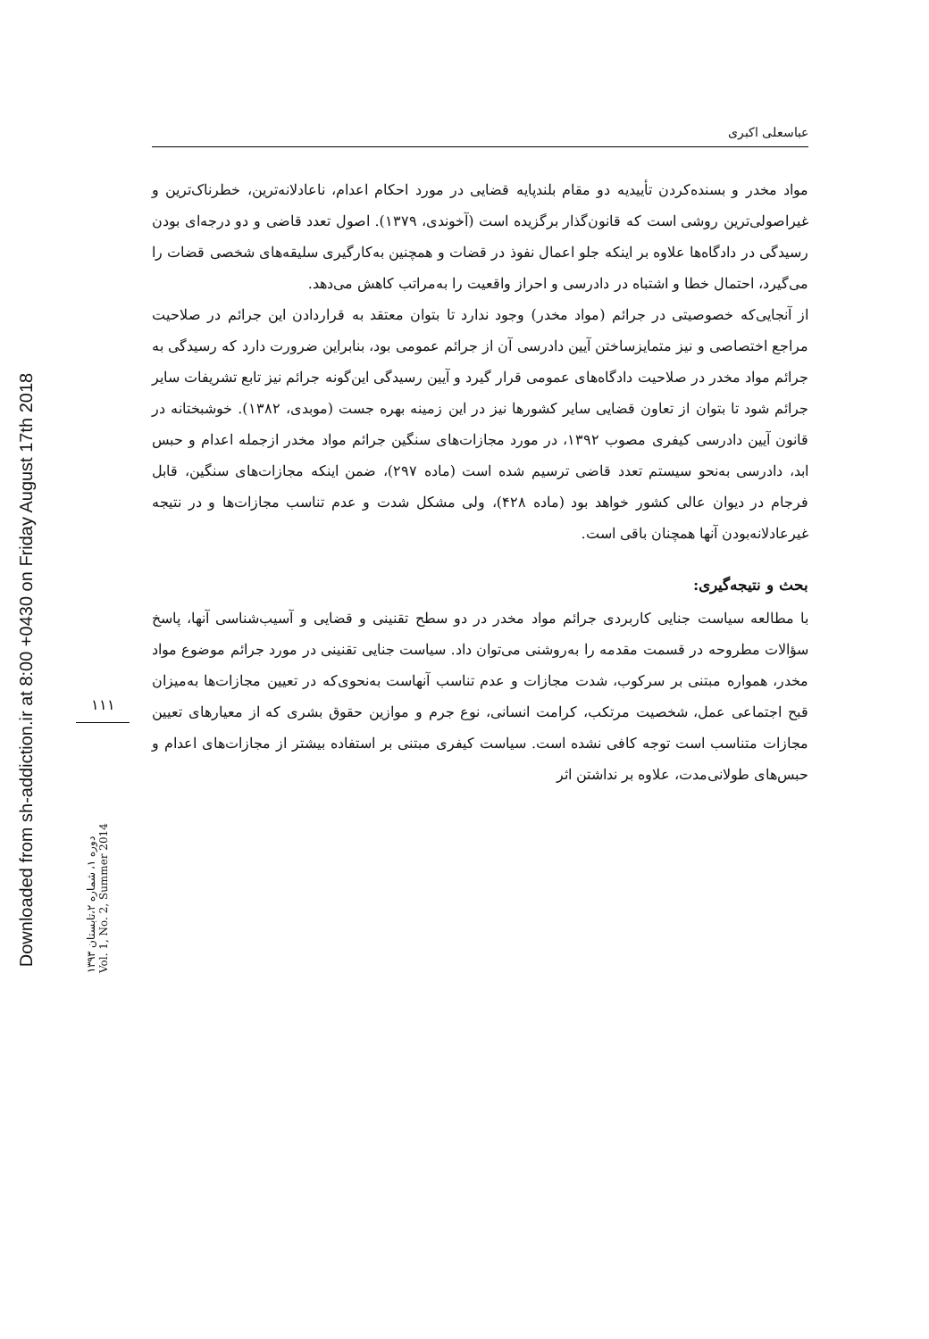Downloaded from sh-addiction.ir at 8:00 +0430 on Friday August 17th 2018
۱۱۱
دوره ۱، شماره ۲،تابستان ۱۳۹۳
Vol. 1, No. 2, Summer 2014
عباسعلی اکبری
مواد مخدر و بسنده‌کردن تأییدیه دو مقام بلندپایه قضایی در مورد احکام اعدام، ناعادلانه‌ترین، خطرناک‌ترین و غیراصولی‌ترین روشی است که قانون‌گذار برگزیده است (آخوندی، ۱۳۷۹). اصول تعدد قاضی و دو درجه‌ای بودن رسیدگی در دادگاه‌ها علاوه بر اینکه جلو اعمال نفوذ در قضات و همچنین به‌کارگیری سلیقه‌های شخصی قضات را می‌گیرد، احتمال خطا و اشتباه در دادرسی و احراز واقعیت را به‌مراتب کاهش می‌دهد.
از آنجایی‌که خصوصیتی در جرائم (مواد مخدر) وجود ندارد تا بتوان معتقد به قراردادن این جرائم در صلاحیت مراجع اختصاصی و نیز متمایزساختن آیین دادرسی آن از جرائم عمومی بود، بنابراین ضرورت دارد که رسیدگی به جرائم مواد مخدر در صلاحیت دادگاه‌های عمومی قرار گیرد و آیین رسیدگی این‌گونه جرائم نیز تابع تشریفات سایر جرائم شود تا بتوان از تعاون قضایی سایر کشورها نیز در این زمینه بهره جست (موبدی، ۱۳۸۲). خوشبختانه در قانون آیین دادرسی کیفری مصوب ۱۳۹۲، در مورد مجازات‌های سنگین جرائم مواد مخدر ازجمله اعدام و حبس ابد، دادرسی به‌نحو سیستم تعدد قاضی ترسیم شده است (ماده ۲۹۷)، ضمن اینکه مجازات‌های سنگین، قابل فرجام در دیوان عالی کشور خواهد بود (ماده ۴۲۸)، ولی مشکل شدت و عدم تناسب مجازات‌ها و در نتیجه غیرعادلانه‌بودن آنها همچنان باقی است.
بحث و نتیجه‌گیری:
با مطالعه سیاست جنایی کاربردی جرائم مواد مخدر در دو سطح تقنینی و قضایی و آسیب‌شناسی آنها، پاسخ سؤالات مطروحه در قسمت مقدمه را به‌روشنی می‌توان داد. سیاست جنایی تقنینی در مورد جرائم موضوع مواد مخدر، همواره مبتنی بر سرکوب، شدت مجازات و عدم تناسب آنهاست به‌نحوی‌که در تعیین مجازات‌ها به‌میزان قبح اجتماعی عمل، شخصیت مرتکب، کرامت انسانی، نوع جرم و موازین حقوق بشری که از معیارهای تعیین مجازات متناسب است توجه کافی نشده است. سیاست کیفری مبتنی بر استفاده بیشتر از مجازات‌های اعدام و حبس‌های طولانی‌مدت، علاوه بر نداشتن اثر